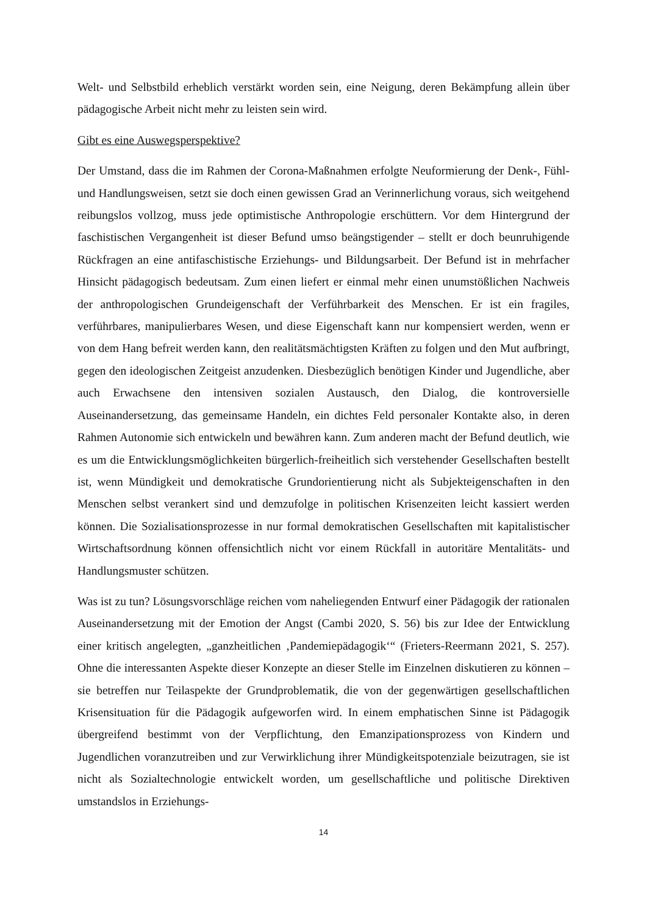Welt- und Selbstbild erheblich verstärkt worden sein, eine Neigung, deren Bekämpfung allein über pädagogische Arbeit nicht mehr zu leisten sein wird.
Gibt es eine Auswegsperspektive?
Der Umstand, dass die im Rahmen der Corona-Maßnahmen erfolgte Neuformierung der Denk-, Fühl- und Handlungsweisen, setzt sie doch einen gewissen Grad an Verinnerlichung voraus, sich weitgehend reibungslos vollzog, muss jede optimistische Anthropologie erschüttern. Vor dem Hintergrund der faschistischen Vergangenheit ist dieser Befund umso beängstigender – stellt er doch beunruhigende Rückfragen an eine antifaschistische Erziehungs- und Bildungsarbeit. Der Befund ist in mehrfacher Hinsicht pädagogisch bedeutsam. Zum einen liefert er einmal mehr einen unumstößlichen Nachweis der anthropologischen Grundeigenschaft der Verführbarkeit des Menschen. Er ist ein fragiles, verführbares, manipulierbares Wesen, und diese Eigenschaft kann nur kompensiert werden, wenn er von dem Hang befreit werden kann, den realitätsmächtigsten Kräften zu folgen und den Mut aufbringt, gegen den ideologischen Zeitgeist anzudenken. Diesbezüglich benötigen Kinder und Jugendliche, aber auch Erwachsene den intensiven sozialen Austausch, den Dialog, die kontroversielle Auseinandersetzung, das gemeinsame Handeln, ein dichtes Feld personaler Kontakte also, in deren Rahmen Autonomie sich entwickeln und bewähren kann. Zum anderen macht der Befund deutlich, wie es um die Entwicklungsmöglichkeiten bürgerlich-freiheitlich sich verstehender Gesellschaften bestellt ist, wenn Mündigkeit und demokratische Grundorientierung nicht als Subjekteigenschaften in den Menschen selbst verankert sind und demzufolge in politischen Krisenzeiten leicht kassiert werden können. Die Sozialisationsprozesse in nur formal demokratischen Gesellschaften mit kapitalistischer Wirtschaftsordnung können offensichtlich nicht vor einem Rückfall in autoritäre Mentalitäts- und Handlungsmuster schützen.
Was ist zu tun? Lösungsvorschläge reichen vom naheliegenden Entwurf einer Pädagogik der rationalen Auseinandersetzung mit der Emotion der Angst (Cambi 2020, S. 56) bis zur Idee der Entwicklung einer kritisch angelegten, „ganzheitlichen ‚Pandemiepädagogik‘“ (Frieters-Reermann 2021, S. 257). Ohne die interessanten Aspekte dieser Konzepte an dieser Stelle im Einzelnen diskutieren zu können – sie betreffen nur Teilaspekte der Grundproblematik, die von der gegenwärtigen gesellschaftlichen Krisensituation für die Pädagogik aufgeworfen wird. In einem emphatischen Sinne ist Pädagogik übergreifend bestimmt von der Verpflichtung, den Emanzipationsprozess von Kindern und Jugendlichen voranzutreiben und zur Verwirklichung ihrer Mündigkeitspotenziale beizutragen, sie ist nicht als Sozialtechnologie entwickelt worden, um gesellschaftliche und politische Direktiven umstandslos in Erziehungs-
14